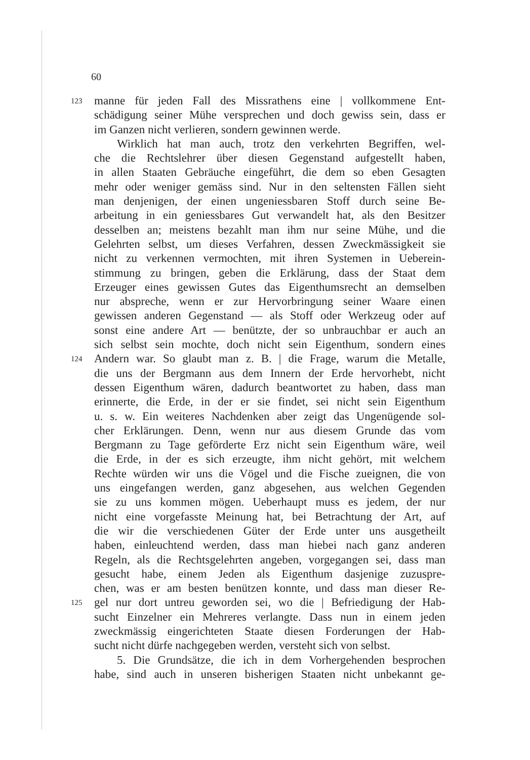60
123 manne für jeden Fall des Missrathens eine | vollkommene Ent-
schädigung seiner Mühe versprechen und doch gewiss sein, dass er
im Ganzen nicht verlieren, sondern gewinnen werde.
Wirklich hat man auch, trotz den verkehrten Begriffen, wel-
che die Rechtslehrer über diesen Gegenstand aufgestellt haben,
in allen Staaten Gebräuche eingeführt, die dem so eben Gesagten
mehr oder weniger gemäss sind. Nur in den seltensten Fällen sieht
man denjenigen, der einen ungeniessbaren Stoff durch seine Be-
arbeitung in ein geniessbares Gut verwandelt hat, als den Besitzer
desselben an; meistens bezahlt man ihm nur seine Mühe, und die
Gelehrten selbst, um dieses Verfahren, dessen Zweckmässigkeit sie
nicht zu verkennen vermochten, mit ihren Systemen in Ueberein-
stimmung zu bringen, geben die Erklärung, dass der Staat dem
Erzeuger eines gewissen Gutes das Eigenthumsrecht an demselben
nur abspreche, wenn er zur Hervorbringung seiner Waare einen
gewissen anderen Gegenstand — als Stoff oder Werkzeug oder auf
sonst eine andere Art — benützte, der so unbrauchbar er auch an
sich selbst sein mochte, doch nicht sein Eigenthum, sondern eines
124 Andern war. So glaubt man z. B. | die Frage, warum die Metalle,
die uns der Bergmann aus dem Innern der Erde hervorhebt, nicht
dessen Eigenthum wären, dadurch beantwortet zu haben, dass man
erinnerte, die Erde, in der er sie findet, sei nicht sein Eigenthum
u. s. w. Ein weiteres Nachdenken aber zeigt das Ungenügende sol-
cher Erklärungen. Denn, wenn nur aus diesem Grunde das vom
Bergmann zu Tage geförderte Erz nicht sein Eigenthum wäre, weil
die Erde, in der es sich erzeugte, ihm nicht gehört, mit welchem
Rechte würden wir uns die Vögel und die Fische zueignen, die von
uns eingefangen werden, ganz abgesehen, aus welchen Gegenden
sie zu uns kommen mögen. Ueberhaupt muss es jedem, der nur
nicht eine vorgefasste Meinung hat, bei Betrachtung der Art, auf
die wir die verschiedenen Güter der Erde unter uns ausgetheilt
haben, einleuchtend werden, dass man hiebei nach ganz anderen
Regeln, als die Rechtsgelehrten angeben, vorgegangen sei, dass man
gesucht habe, einem Jeden als Eigenthum dasjenige zuzuspre-
chen, was er am besten benützen konnte, und dass man dieser Re-
125 gel nur dort untreu geworden sei, wo die | Befriedigung der Hab-
sucht Einzelner ein Mehreres verlangte. Dass nun in einem jeden
zweckmässig eingerichteten Staate diesen Forderungen der Hab-
sucht nicht dürfe nachgegeben werden, versteht sich von selbst.
5. Die Grundsätze, die ich in dem Vorhergehenden besprochen
habe, sind auch in unseren bisherigen Staaten nicht unbekannt ge-